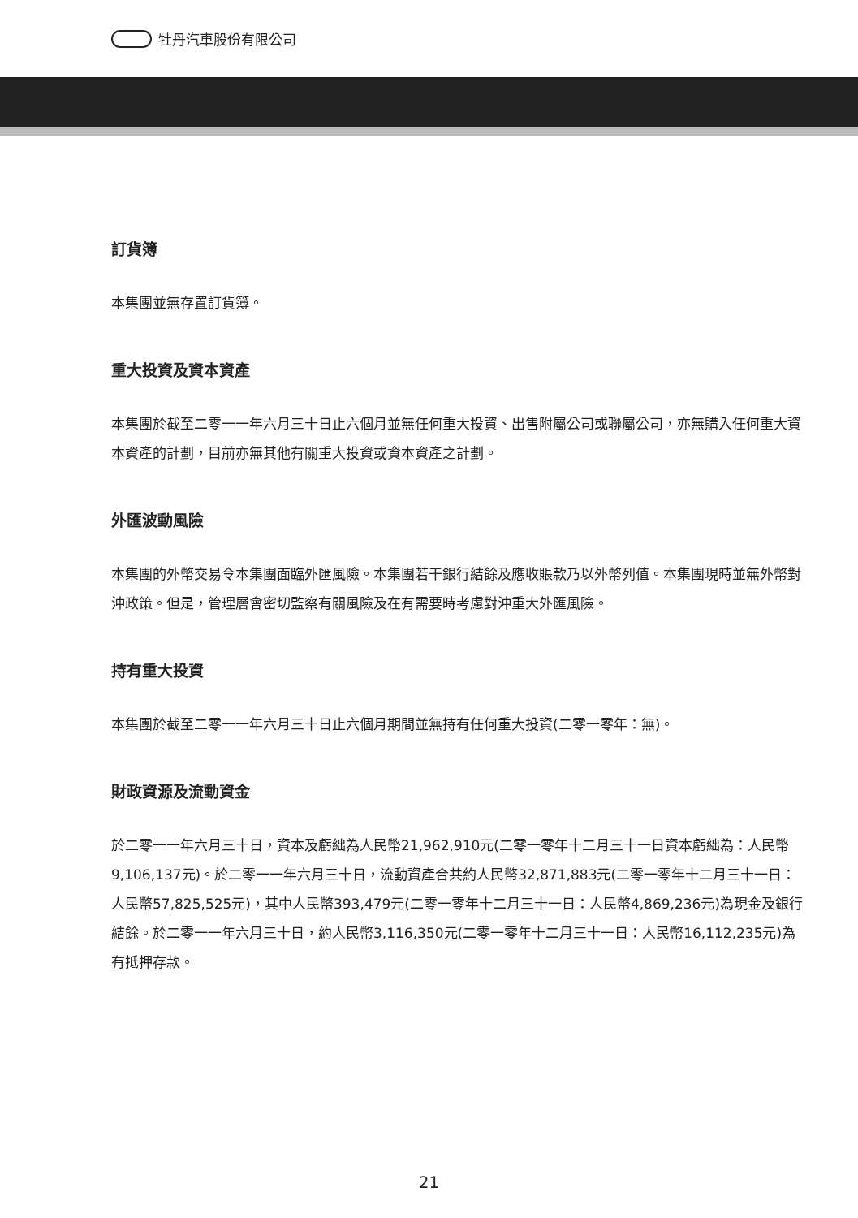牡丹汽車股份有限公司
訂貨簿
本集團並無存置訂貨簿。
重大投資及資本資產
本集團於截至二零一一年六月三十日止六個月並無任何重大投資、出售附屬公司或聯屬公司，亦無購入任何重大資本資產的計劃，目前亦無其他有關重大投資或資本資產之計劃。
外匯波動風險
本集團的外幣交易令本集團面臨外匯風險。本集團若干銀行結餘及應收賬款乃以外幣列值。本集團現時並無外幣對沖政策。但是，管理層會密切監察有關風險及在有需要時考慮對沖重大外匯風險。
持有重大投資
本集團於截至二零一一年六月三十日止六個月期間並無持有任何重大投資(二零一零年：無)。
財政資源及流動資金
於二零一一年六月三十日，資本及虧絀為人民幣21,962,910元(二零一零年十二月三十一日資本虧絀為：人民幣9,106,137元)。於二零一一年六月三十日，流動資產合共約人民幣32,871,883元(二零一零年十二月三十一日：人民幣57,825,525元)，其中人民幣393,479元(二零一零年十二月三十一日：人民幣4,869,236元)為現金及銀行結餘。於二零一一年六月三十日，約人民幣3,116,350元(二零一零年十二月三十一日：人民幣16,112,235元)為有抵押存款。
21